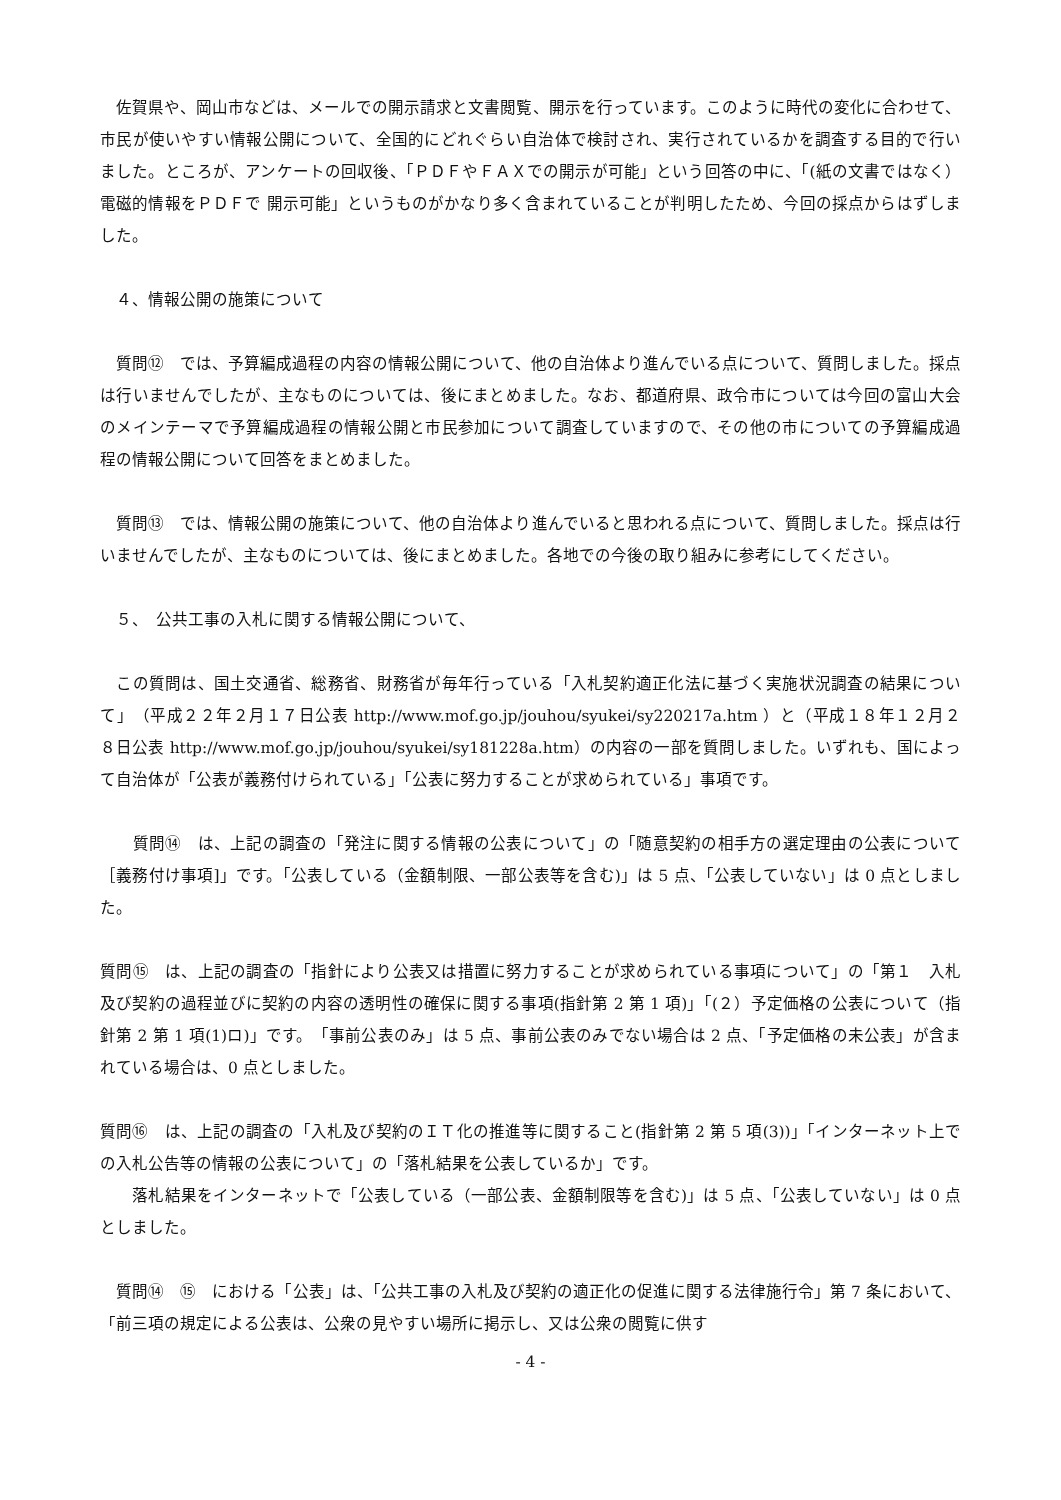佐賀県や、岡山市などは、メールでの開示請求と文書閲覧、開示を行っています。このように時代の変化に合わせて、市民が使いやすい情報公開について、全国的にどれぐらい自治体で検討され、実行されているかを調査する目的で行いました。ところが、アンケートの回収後、「ＰＤＦやＦＡＸでの開示が可能」という回答の中に、「(紙の文書ではなく）電磁的情報をＰＤＦで 開示可能」というものがかなり多く含まれていることが判明したため、今回の採点からはずしました。
　４、情報公開の施策について
　質問⑫　では、予算編成過程の内容の情報公開について、他の自治体より進んでいる点について、質問しました。採点は行いませんでしたが、主なものについては、後にまとめました。なお、都道府県、政令市については今回の富山大会のメインテーマで予算編成過程の情報公開と市民参加について調査していますので、その他の市についての予算編成過程の情報公開について回答をまとめました。
　質問⑬　では、情報公開の施策について、他の自治体より進んでいると思われる点について、質問しました。採点は行いませんでしたが、主なものについては、後にまとめました。各地での今後の取り組みに参考にしてください。
　５、　公共工事の入札に関する情報公開について、
　この質問は、国土交通省、総務省、財務省が毎年行っている「入札契約適正化法に基づく実施状況調査の結果について」　（平成２２年２月１７日公表 http://www.mof.go.jp/jouhou/syukei/sy220217a.htm ）と（平成１８年１２月２８日公表 http://www.mof.go.jp/jouhou/syukei/sy181228a.htm）の内容の一部を質問しました。いずれも、国によって自治体が「公表が義務付けられている」「公表に努力することが求められている」事項です。
　　質問⑭　は、上記の調査の「発注に関する情報の公表について」の「随意契約の相手方の選定理由の公表について［義務付け事項]」です。「公表している（金額制限、一部公表等を含む)」は 5 点、「公表していない」は 0 点としました。
質問⑮　は、上記の調査の「指針により公表又は措置に努力することが求められている事項について」の「第１　入札及び契約の過程並びに契約の内容の透明性の確保に関する事項(指針第 2 第 1 項)」「(２）予定価格の公表について（指針第 2 第 1 項(1)ロ)」です。　「事前公表のみ」は 5 点、事前公表のみでない場合は 2 点、「予定価格の未公表」が含まれている場合は、0 点としました。
質問⑯　は、上記の調査の「入札及び契約のＩＴ化の推進等に関すること(指針第 2 第 5 項(3))」「インターネット上での入札公告等の情報の公表について」の「落札結果を公表しているか」です。
　　落札結果をインターネットで「公表している（一部公表、金額制限等を含む)」は 5 点、「公表していない」は 0 点としました。
　質問⑭　⑮　における「公表」は、「公共工事の入札及び契約の適正化の促進に関する法律施行令」第 7 条において、「前三項の規定による公表は、公衆の見やすい場所に掲示し、又は公衆の閲覧に供す
- 4 -